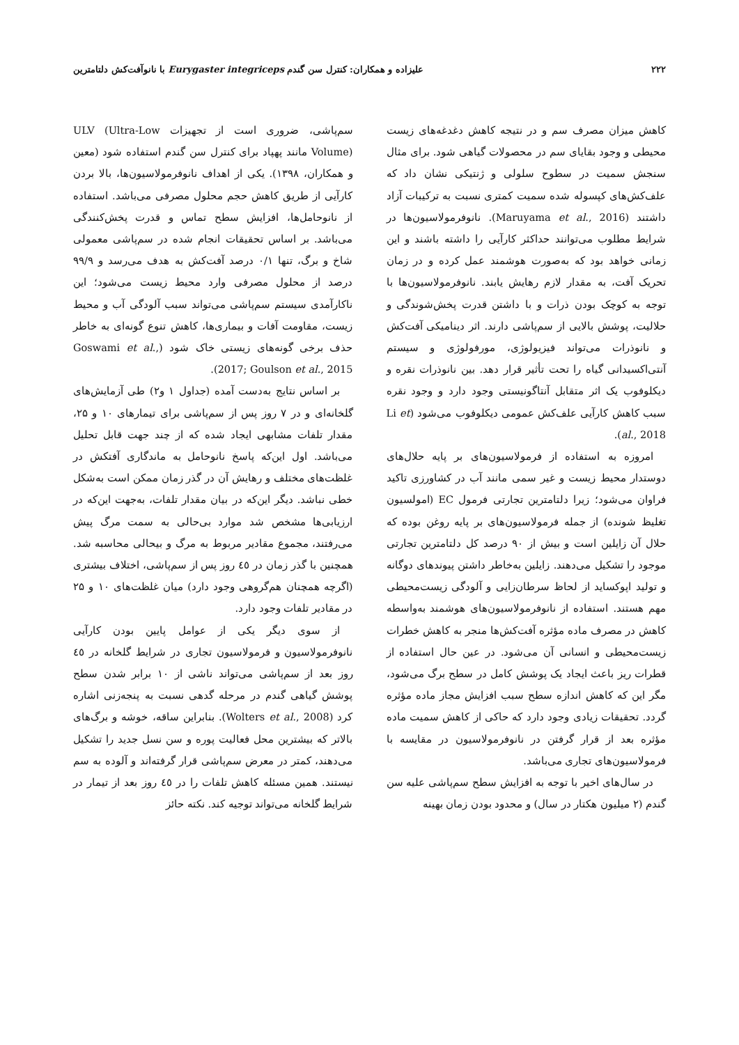۲۲۲ علیزاده و همکاران: کنترل سن گندم Eurygaster integriceps با نانوآفت‌کش دلتامترین
کاهش میزان مصرف سم و در نتیجه کاهش دغدغه‌های زیست محیطی و وجود بقایای سم در محصولات گیاهی شود. برای مثال سنجش سمیت در سطوح سلولی و ژنتیکی نشان داد که علف‌کش‌های کپسوله شده سمیت کمتری نسبت به ترکیبات آزاد داشتند (Maruyama et al., 2016). نانوفرمولاسیون‌ها در شرایط مطلوب می‌توانند حداکثر کارآیی را داشته باشند و این زمانی خواهد بود که به‌صورت هوشمند عمل کرده و در زمان تحریک آفت، به مقدار لازم رهایش یابند. نانوفرمولاسیون‌ها با توجه به کوچک بودن ذرات و با داشتن قدرت پخش‌شوندگی و حلالیت، پوشش بالایی از سم‌پاشی دارند. اثر دینامیکی آفت‌کش و نانوذرات می‌تواند فیزیولوژی، مورفولوژی و سیستم آنتی‌اکسیدانی گیاه را تحت تأثیر قرار دهد. بین نانوذرات نقره و دیکلوفوب یک اثر متقابل آنتاگونیستی وجود دارد و وجود نقره سبب کاهش کارآیی علف‌کش عمومی دیکلوفوب می‌شود (Li et al., 2018).
امروزه به استفاده از فرمولاسیون‌های بر پایه حلال‌های دوستدار محیط زیست و غیر سمی مانند آب در کشاورزی تاکید فراوان می‌شود؛ زیرا دلتامترین تجارتی فرمول EC (امولسیون تغلیظ شونده) از جمله فرمولاسیون‌های بر پایه روغن بوده که حلال آن زایلین است و بیش از ۹۰ درصد کل دلتامترین تجارتی موجود را تشکیل می‌دهند. زایلین به‌خاطر داشتن پیوندهای دوگانه و تولید اپوکساید از لحاظ سرطان‌زایی و آلودگی زیست‌محیطی مهم هستند. استفاده از نانوفرمولاسیون‌های هوشمند به‌واسطه کاهش در مصرف ماده مؤثره آفت‌کش‌ها منجر به کاهش خطرات زیست‌محیطی و انسانی آن می‌شود. در عین حال استفاده از قطرات ریز باعث ایجاد یک پوشش کامل در سطح برگ می‌شود، مگر این که کاهش اندازه سطح سبب افزایش مجاز ماده مؤثره گردد. تحقیقات زیادی وجود دارد که حاکی از کاهش سمیت ماده مؤثره بعد از قرار گرفتن در نانوفرمولاسیون در مقایسه با فرمولاسیون‌های تجاری می‌باشد.
در سال‌های اخیر با توجه به افزایش سطح سم‌پاشی علیه سن گندم (۲ میلیون هکتار در سال) و محدود بودن زمان بهینه
سم‌پاشی، ضروری است از تجهیزات ULV (Ultra-Low Volume) مانند پهپاد برای کنترل سن گندم استفاده شود (معین و همکاران، ۱۳۹۸). یکی از اهداف نانوفرمولاسیون‌ها، بالا بردن کارآیی از طریق کاهش حجم محلول مصرفی می‌باشد. استفاده از نانوحامل‌ها، افزایش سطح تماس و قدرت پخش‌کنندگی می‌باشد. بر اساس تحقیقات انجام شده در سم‌پاشی معمولی شاخ و برگ، تنها ۰/۱ درصد آفت‌کش به هدف می‌رسد و ۹۹/۹ درصد از محلول مصرفی وارد محیط زیست می‌شود؛ این ناکارآمدی سیستم سم‌پاشی می‌تواند سبب آلودگی آب و محیط زیست، مقاومت آفات و بیماری‌ها، کاهش تنوع گونه‌ای به خاطر حذف برخی گونه‌های زیستی خاک شود (Goswami et al., 2017; Goulson et al., 2015).
بر اساس نتایج به‌دست آمده (جداول ۱ و۲) طی آزمایش‌های گلخانه‌ای و در ۷ روز پس از سم‌پاشی برای تیمارهای ۱۰ و ۲۵، مقدار تلفات مشابهی ایجاد شده که از چند جهت قابل تحلیل می‌باشد. اول این‌که پاسخ نانوحامل به ماندگاری آفتکش در غلظت‌های مختلف و رهایش آن در گذر زمان ممکن است به‌شکل خطی نباشد. دیگر این‌که در بیان مقدار تلفات، به‌جهت این‌که در ارزیابی‌ها مشخص شد موارد بی‌حالی به سمت مرگ پیش می‌رفتند، مجموع مقادیر مربوط به مرگ و بیحالی محاسبه شد. همچنین با گذر زمان در ٤٥ روز پس از سم‌پاشی، اختلاف بیشتری (اگرچه همچنان هم‌گروهی وجود دارد) میان غلظت‌های ۱۰ و ۲۵ در مقادیر تلفات وجود دارد.
از سوی دیگر یکی از عوامل پایین بودن کارآیی نانوفرمولاسیون و فرمولاسیون تجاری در شرایط گلخانه در ٤٥ روز بعد از سم‌پاشی می‌تواند ناشی از ۱۰ برابر شدن سطح پوشش گیاهی گندم در مرحله گدهی نسبت به پنجه‌زنی اشاره کرد (Wolters et al., 2008). بنابراین ساقه، خوشه و برگ‌های بالاتر که بیشترین محل فعالیت پوره و سن نسل جدید را تشکیل می‌دهند، کمتر در معرض سم‌پاشی قرار گرفته‌اند و آلوده به سم نیستند. همین مسئله کاهش تلفات را در ٤٥ روز بعد از تیمار در شرایط گلخانه می‌تواند توجیه کند. نکته حائز